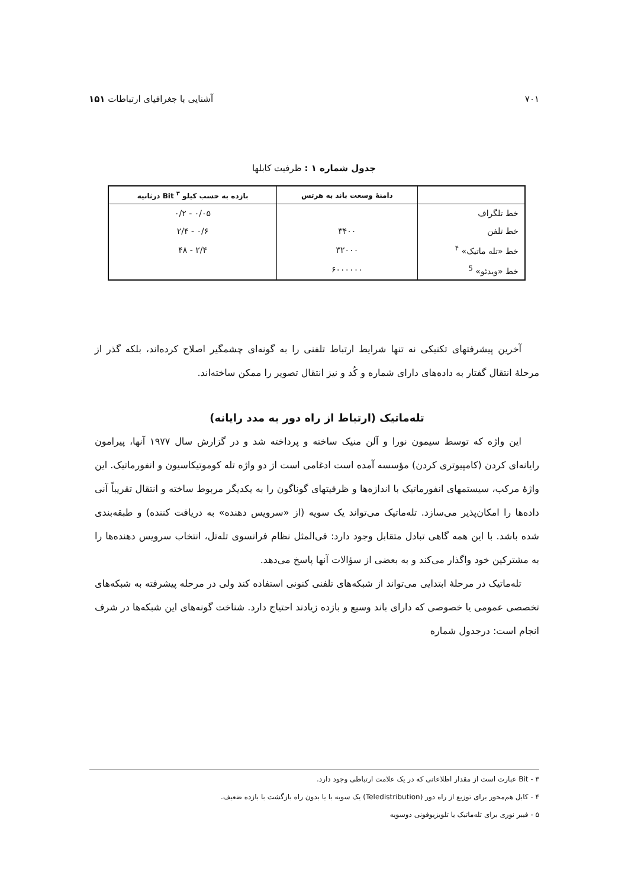۷۰۱ آشنایی با جغرافیای ارتباطات ۱۵۱
جدول شماره ۱ : ظرفیت کابلها
| | دامنهٔ وسعت باند به هرتس | بازده به حسب کیلو Bit <sup>۳</sup> درثانیه |
| --- | --- | --- |
| خط تلگراف | | ۰/۰۵ - ۰/۲ |
| خط تلفن | ۳۴۰۰ | ۰/۶ - ۲/۴ |
| خط «تله ماتیک» <sup>۴</sup> | ۳۲۰۰۰ | ۲/۴ - ۴۸ |
| خط «ویدئو» <sup>5</sup> | ۶۰۰۰۰۰۰ | |
آخرین پیشرفتهای تکنیکی نه تنها شرایط ارتباط تلفنی را به گونه‌ای چشمگیر اصلاح کرده‌اند، بلکه گذر از مرحلهٔ انتقال گفتار به داده‌های دارای شماره و کُد و نیز انتقال تصویر را ممکن ساخته‌اند.
تله‌ماتیک (ارتباط از راه دور به مدد رایانه)
این واژه که توسط سیمون نورا و آلن منیک ساخته و پرداخته شد و در گزارش سال ۱۹۷۷ آنها، پیرامون رایانه‌ای کردن (کامپیوتری کردن) مؤسسه آمده است ادغامی است از دو واژه تله کوموتیکاسیون و انفورماتیک. این واژهٔ مرکب، سیستمهای انفورماتیک با اندازه‌ها و ظرفیتهای گوناگون را به یکدیگر مربوط ساخته و انتقال تقریباً آنی داده‌ها را امکان‌پذیر می‌سازد. تله‌ماتیک می‌تواند یک سویه (از «سرویس دهنده» به دریافت کننده) و طبقه‌بندی شده باشد. با این همه گاهی تبادل متقابل وجود دارد: فی‌المثل نظام فرانسوی تله‌تل، انتخاب سرویس دهنده‌ها را به مشترکین خود واگذار می‌کند و به بعضی از سؤالات آنها پاسخ می‌دهد.
تله‌ماتیک در مرحلهٔ ابتدایی می‌تواند از شبکه‌های تلفنی کنونی استفاده کند ولی در مرحله پیشرفته به شبکه‌های تخصصی عمومی یا خصوصی که دارای باند وسیع و بازده زیادند احتیاج دارد. شناخت گونه‌های این شبکه‌ها در شرف انجام است: درجدول شماره
۳ - Bit عبارت است از مقدار اطلاعاتی که در یک علامت ارتباطی وجود دارد.
۴ - کابل هم‌محور برای توزیع از راه دور (Teledistribution) یک سویه با یا بدون راه بازگشت با بازده ضعیف.
۵ - فیبر نوری برای تله‌ماتیک یا تلویزیوفونی دوسویه